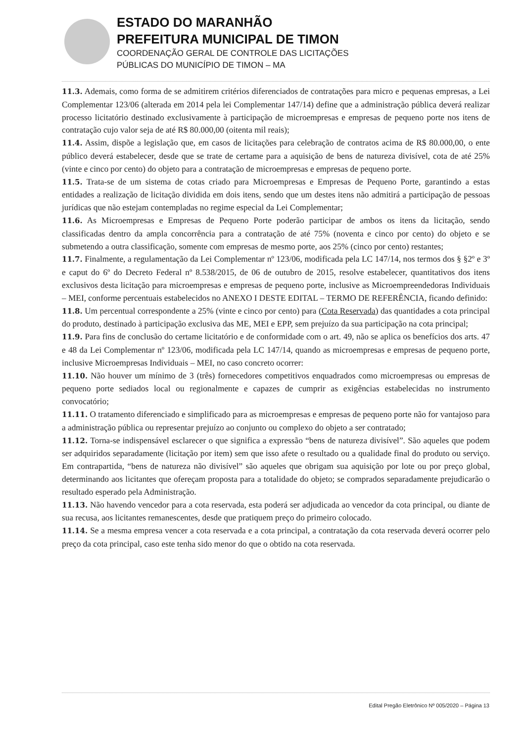ESTADO DO MARANHÃO
PREFEITURA MUNICIPAL DE TIMON
COORDENAÇÃO GERAL DE CONTROLE DAS LICITAÇÕES
PÚBLICAS DO MUNICÍPIO DE TIMON – MA
11.3. Ademais, como forma de se admitirem critérios diferenciados de contratações para micro e pequenas empresas, a Lei Complementar 123/06 (alterada em 2014 pela lei Complementar 147/14) define que a administração pública deverá realizar processo licitatório destinado exclusivamente à participação de microempresas e empresas de pequeno porte nos itens de contratação cujo valor seja de até R$ 80.000,00 (oitenta mil reais);
11.4. Assim, dispõe a legislação que, em casos de licitações para celebração de contratos acima de R$ 80.000,00, o ente público deverá estabelecer, desde que se trate de certame para a aquisição de bens de natureza divisível, cota de até 25% (vinte e cinco por cento) do objeto para a contratação de microempresas e empresas de pequeno porte.
11.5. Trata-se de um sistema de cotas criado para Microempresas e Empresas de Pequeno Porte, garantindo a estas entidades a realização de licitação dividida em dois itens, sendo que um destes itens não admitirá a participação de pessoas jurídicas que não estejam contempladas no regime especial da Lei Complementar;
11.6. As Microempresas e Empresas de Pequeno Porte poderão participar de ambos os itens da licitação, sendo classificadas dentro da ampla concorrência para a contratação de até 75% (noventa e cinco por cento) do objeto e se submetendo a outra classificação, somente com empresas de mesmo porte, aos 25% (cinco por cento) restantes;
11.7. Finalmente, a regulamentação da Lei Complementar nº 123/06, modificada pela LC 147/14, nos termos dos § §2º e 3º e caput do 6º do Decreto Federal nº 8.538/2015, de 06 de outubro de 2015, resolve estabelecer, quantitativos dos itens exclusivos desta licitação para microempresas e empresas de pequeno porte, inclusive as Microempreendedoras Individuais – MEI, conforme percentuais estabelecidos no ANEXO I DESTE EDITAL – TERMO DE REFERÊNCIA, ficando definido:
11.8. Um percentual correspondente a 25% (vinte e cinco por cento) para (Cota Reservada) das quantidades a cota principal do produto, destinado à participação exclusiva das ME, MEI e EPP, sem prejuízo da sua participação na cota principal;
11.9. Para fins de conclusão do certame licitatório e de conformidade com o art. 49, não se aplica os benefícios dos arts. 47 e 48 da Lei Complementar nº 123/06, modificada pela LC 147/14, quando as microempresas e empresas de pequeno porte, inclusive Microempresas Individuais – MEI, no caso concreto ocorrer:
11.10. Não houver um mínimo de 3 (três) fornecedores competitivos enquadrados como microempresas ou empresas de pequeno porte sediados local ou regionalmente e capazes de cumprir as exigências estabelecidas no instrumento convocatório;
11.11. O tratamento diferenciado e simplificado para as microempresas e empresas de pequeno porte não for vantajoso para a administração pública ou representar prejuízo ao conjunto ou complexo do objeto a ser contratado;
11.12. Torna-se indispensável esclarecer o que significa a expressão “bens de natureza divisível”. São aqueles que podem ser adquiridos separadamente (licitação por item) sem que isso afete o resultado ou a qualidade final do produto ou serviço. Em contrapartida, “bens de natureza não divisível” são aqueles que obrigam sua aquisição por lote ou por preço global, determinando aos licitantes que ofereçam proposta para a totalidade do objeto; se comprados separadamente prejudicarão o resultado esperado pela Administração.
11.13. Não havendo vencedor para a cota reservada, esta poderá ser adjudicada ao vencedor da cota principal, ou diante de sua recusa, aos licitantes remanescentes, desde que pratiquem preço do primeiro colocado.
11.14. Se a mesma empresa vencer a cota reservada e a cota principal, a contratação da cota reservada deverá ocorrer pelo preço da cota principal, caso este tenha sido menor do que o obtido na cota reservada.
Edital Pregão Eletrônico Nº 005/2020 – Página 13